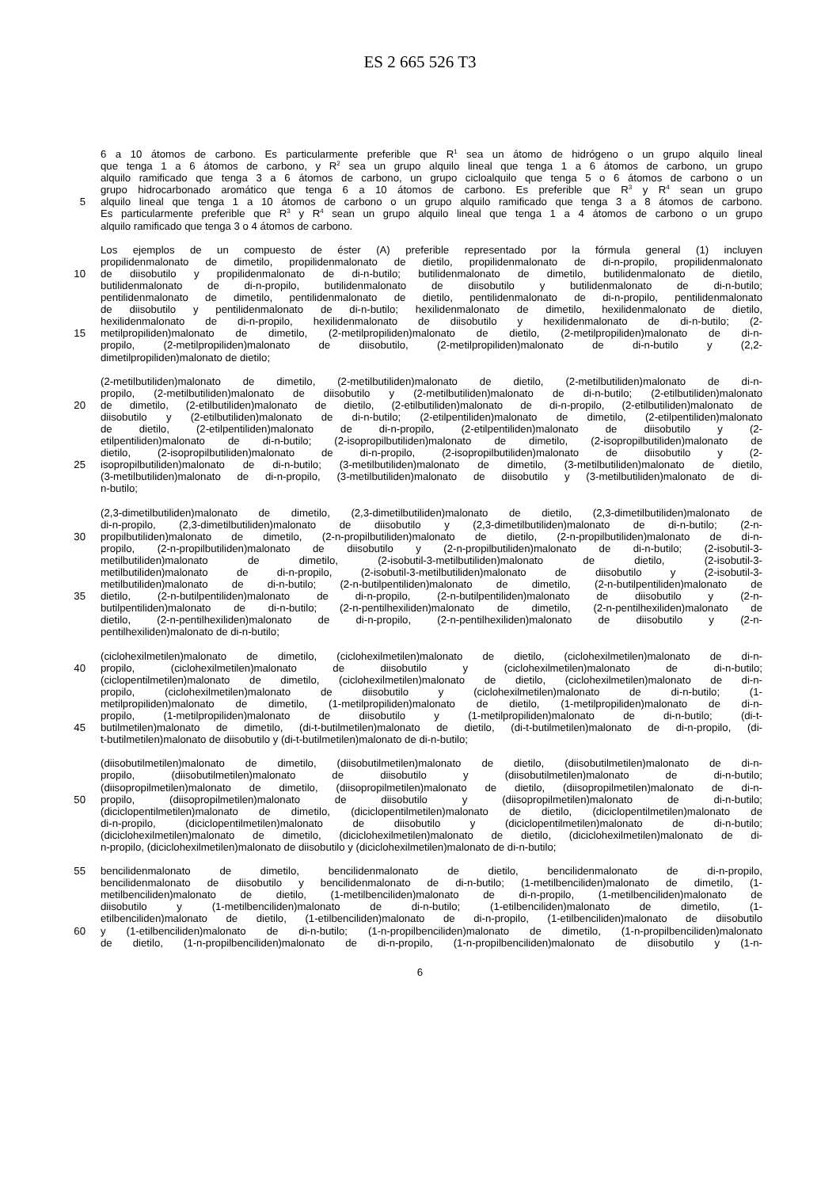ES 2 665 526 T3
6 a 10 átomos de carbono. Es particularmente preferible que R<sup>1</sup> sea un átomo de hidrógeno o un grupo alquilo lineal
que tenga 1 a 6 átomos de carbono, y R<sup>2</sup> sea un grupo alquilo lineal que tenga 1 a 6 átomos de carbono, un grupo
alquilo ramificado que tenga 3 a 6 átomos de carbono, un grupo cicloalquilo que tenga 5 o 6 átomos de carbono o un
grupo hidrocarbonado aromático que tenga 6 a 10 átomos de carbono. Es preferible que R<sup>3</sup> y R<sup>4</sup> sean un grupo
5 alquilo lineal que tenga 1 a 10 átomos de carbono o un grupo alquilo ramificado que tenga 3 a 8 átomos de carbono.
Es particularmente preferible que R<sup>3</sup> y R<sup>4</sup> sean un grupo alquilo lineal que tenga 1 a 4 átomos de carbono o un grupo
alquilo ramificado que tenga 3 o 4 átomos de carbono.
Los ejemplos de un compuesto de éster (A) preferible representado por la fórmula general (1) incluyen
propilidenmalonato de dimetilo, propilidenmalonato de dietilo, propilidenmalonato de di-n-propilo, propilidenmalonato
10 de diisobutilo y propilidenmalonato de di-n-butilo; butilidenmalonato de dimetilo, butilidenmalonato de dietilo,
butilidenmalonato de di-n-propilo, butilidenmalonato de diisobutilo y butilidenmalonato de di-n-butilo;
pentilidenmalonato de dimetilo, pentilidenmalonato de dietilo, pentilidenmalonato de di-n-propilo, pentilidenmalonato
de diisobutilo y pentilidenmalonato de di-n-butilo; hexilidenmalonato de dimetilo, hexilidenmalonato de dietilo,
hexilidenmalonato de di-n-propilo, hexilidenmalonato de diisobutilo y hexilidenmalonato de di-n-butilo; (2-
15 metilpropiliden)malonato de dimetilo, (2-metilpropiliden)malonato de dietilo, (2-metilpropiliden)malonato de di-n-
propilo, (2-metilpropiliden)malonato de diisobutilo, (2-metilpropiliden)malonato de di-n-butilo y (2,2-
dimetilpropiliden)malonato de dietilo;
(2-metilbutiliden)malonato de dimetilo, (2-metilbutiliden)malonato de dietilo, (2-metilbutiliden)malonato de di-n-
propilo, (2-metilbutiliden)malonato de diisobutilo y (2-metilbutiliden)malonato de di-n-butilo; (2-etilbutiliden)malonato
20 de dimetilo, (2-etilbutiliden)malonato de dietilo, (2-etilbutiliden)malonato de di-n-propilo, (2-etilbutiliden)malonato de
diisobutilo y (2-etilbutiliden)malonato de di-n-butilo; (2-etilpentiliden)malonato de dimetilo, (2-etilpentiliden)malonato
de dietilo, (2-etilpentiliden)malonato de di-n-propilo, (2-etilpentiliden)malonato de diisobutilo y (2-
etilpentiliden)malonato de di-n-butilo; (2-isopropilbutiliden)malonato de dimetilo, (2-isopropilbutiliden)malonato de
dietilo, (2-isopropilbutiliden)malonato de di-n-propilo, (2-isopropilbutiliden)malonato de diisobutilo y (2-
25 isopropilbutiliden)malonato de di-n-butilo; (3-metilbutiliden)malonato de dimetilo, (3-metilbutiliden)malonato de dietilo,
(3-metilbutiliden)malonato de di-n-propilo, (3-metilbutiliden)malonato de diisobutilo y (3-metilbutiliden)malonato de di-
n-butilo;
(2,3-dimetilbutiliden)malonato de dimetilo, (2,3-dimetilbutiliden)malonato de dietilo, (2,3-dimetilbutiliden)malonato de
di-n-propilo, (2,3-dimetilbutiliden)malonato de diisobutilo y (2,3-dimetilbutiliden)malonato de di-n-butilo; (2-n-
30 propilbutiliden)malonato de dimetilo, (2-n-propilbutiliden)malonato de dietilo, (2-n-propilbutiliden)malonato de di-n-
propilo, (2-n-propilbutiliden)malonato de diisobutilo y (2-n-propilbutiliden)malonato de di-n-butilo; (2-isobutil-3-
metilbutiliden)malonato de dimetilo, (2-isobutil-3-metilbutiliden)malonato de dietilo, (2-isobutil-3-
metilbutiliden)malonato de di-n-propilo, (2-isobutil-3-metilbutiliden)malonato de diisobutilo y (2-isobutil-3-
metilbutiliden)malonato de di-n-butilo; (2-n-butilpentiliden)malonato de dimetilo, (2-n-butilpentiliden)malonato de
35 dietilo, (2-n-butilpentiliden)malonato de di-n-propilo, (2-n-butilpentiliden)malonato de diisobutilo y (2-n-
butilpentiliden)malonato de di-n-butilo; (2-n-pentilhexiliden)malonato de dimetilo, (2-n-pentilhexiliden)malonato de
dietilo, (2-n-pentilhexiliden)malonato de di-n-propilo, (2-n-pentilhexiliden)malonato de diisobutilo y (2-n-
pentilhexiliden)malonato de di-n-butilo;
(ciclohexilmetilen)malonato de dimetilo, (ciclohexilmetilen)malonato de dietilo, (ciclohexilmetilen)malonato de di-n-
40 propilo, (ciclohexilmetilen)malonato de diisobutilo y (ciclohexilmetilen)malonato de di-n-butilo;
(ciclopentilmetilen)malonato de dimetilo, (ciclohexilmetilen)malonato de dietilo, (ciclohexilmetilen)malonato de di-n-
propilo, (ciclohexilmetilen)malonato de diisobutilo y (ciclohexilmetilen)malonato de di-n-butilo; (1-
metilpropiliden)malonato de dimetilo, (1-metilpropiliden)malonato de dietilo, (1-metilpropiliden)malonato de di-n-
propilo, (1-metilpropiliden)malonato de diisobutilo y (1-metilpropiliden)malonato de di-n-butilo; (di-t-
45 butilmetilen)malonato de dimetilo, (di-t-butilmetilen)malonato de dietilo, (di-t-butilmetilen)malonato de di-n-propilo, (di-
t-butilmetilen)malonato de diisobutilo y (di-t-butilmetilen)malonato de di-n-butilo;
(diisobutilmetilen)malonato de dimetilo, (diisobutilmetilen)malonato de dietilo, (diisobutilmetilen)malonato de di-n-
propilo, (diisobutilmetilen)malonato de diisobutilo y (diisobutilmetilen)malonato de di-n-butilo;
(diisopropilmetilen)malonato de dimetilo, (diisopropilmetilen)malonato de dietilo, (diisopropilmetilen)malonato de di-n-
50 propilo, (diisopropilmetilen)malonato de diisobutilo y (diisopropilmetilen)malonato de di-n-butilo;
(diciclopentilmetilen)malonato de dimetilo, (diciclopentilmetilen)malonato de dietilo, (diciclopentilmetilen)malonato de
di-n-propilo, (diciclopentilmetilen)malonato de diisobutilo y (diciclopentilmetilen)malonato de di-n-butilo;
(diciclohexilmetilen)malonato de dimetilo, (diciclohexilmetilen)malonato de dietilo, (diciclohexilmetilen)malonato de di-
n-propilo, (diciclohexilmetilen)malonato de diisobutilo y (diciclohexilmetilen)malonato de di-n-butilo;
55 bencilidenmalonato de dimetilo, bencilidenmalonato de dietilo, bencilidenmalonato de di-n-propilo,
bencilidenmalonato de diisobutilo y bencilidenmalonato de di-n-butilo; (1-metilbenciliden)malonato de dimetilo, (1-
metilbenciliden)malonato de dietilo, (1-metilbenciliden)malonato de di-n-propilo, (1-metilbenciliden)malonato de
diisobutilo y (1-metilbenciliden)malonato de di-n-butilo; (1-etilbenciliden)malonato de dimetilo, (1-
etilbenciliden)malonato de dietilo, (1-etilbenciliden)malonato de di-n-propilo, (1-etilbenciliden)malonato de diisobutilo
60 y (1-etilbenciliden)malonato de di-n-butilo; (1-n-propilbenciliden)malonato de dimetilo, (1-n-propilbenciliden)malonato
de dietilo, (1-n-propilbenciliden)malonato de di-n-propilo, (1-n-propilbenciliden)malonato de diisobutilo y (1-n-
6